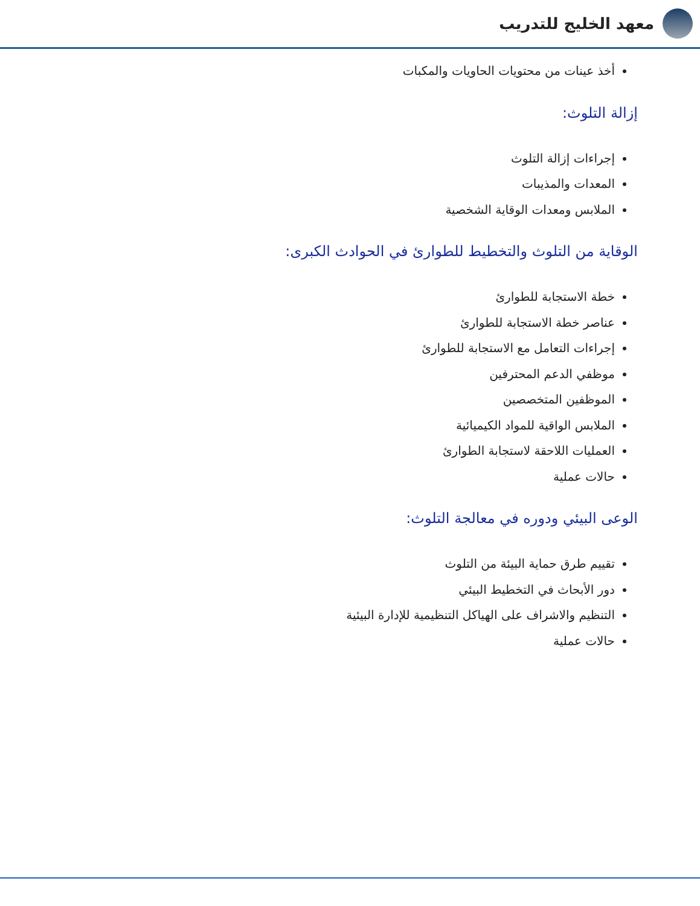معهد الخليج للتدريب
أخذ عينات من محتويات الحاويات والمكبات
إزالة التلوث:
إجراءات إزالة التلوث
المعدات والمذيبات
الملابس ومعدات الوقاية الشخصية
الوقاية من التلوث والتخطيط للطوارئ في الحوادث الكبرى:
خطة الاستجابة للطوارئ
عناصر خطة الاستجابة للطوارئ
إجراءات التعامل مع الاستجابة للطوارئ
موظفي الدعم المحترفين
الموظفين المتخصصين
الملابس الواقية للمواد الكيميائية
العمليات اللاحقة لاستجابة الطوارئ
حالات عملية
الوعى البيئي ودوره في معالجة التلوث:
تقييم طرق حماية البيئة من التلوث
دور الأبحاث في التخطيط البيئي
التنظيم والاشراف على الهياكل التنظيمية للإدارة البيئية
حالات عملية